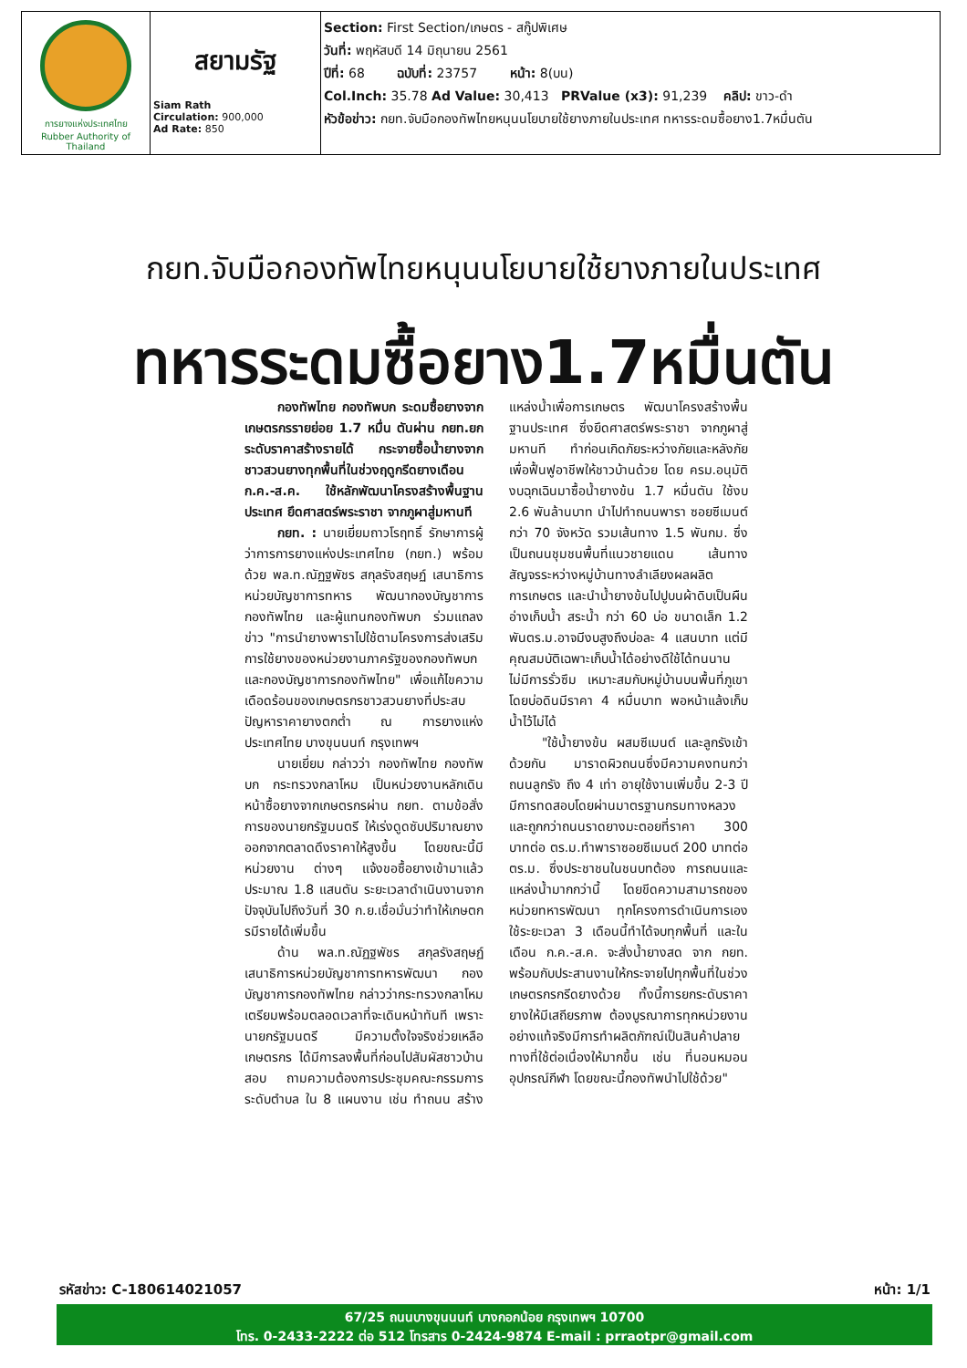| การยางแห่งประเทศไทย Rubber Authority of Thailand | สยามรัฐ Siam Rath Circulation: 900,000 Ad Rate: 850 | Section: First Section/เกษตร - สกู๊ปพิเศษ วันที่: พฤหัสบดี 14 มิถุนายน 2561 ปีที่: 68 ฉบับที่: 23757 หน้า: 8(บน) Col.Inch: 35.78 Ad Value: 30,413 PRValue (x3): 91,239 คลิป: ขาว-ดำ หัวข้อข่าว: กยท.จับมือกองทัพไทยหนุนนโยบายใช้ยางภายในประเทศ ทหารระดมซื้อยาง1.7หมื่นตัน |
กยท.จับมือกองทัพไทยหนุนนโยบายใช้ยางภายในประเทศ
ทหารระดมซื้อยาง1.7หมื่นตัน
กองทัพไทย กองทัพบก ระดมซื้อยางจากเกษตรกรรายย่อย 1.7 หมื่น ตันผ่าน กยท.ยกระดับราคาสร้างรายได้ กระจายซื้อน้ำยางจากชาวสวนยางทุกพื้นที่ในช่วงฤดูกรีดยางเดือน ก.ค.-ส.ค. ใช้หลักพัฒนาโครงสร้างพื้นฐานประเทศ ยึดศาสตร์พระราชา จากภูผาสู่มหานที
กยท. : นายเยี่ยมถาวโรฤทธิ์ รักษาการผู้ว่าการการยางแห่งประเทศไทย (กยท.) พร้อมด้วย พล.ท.ณัฏฐพัชร สกุลรังสฤษฏ์ เสนาธิการหน่วยบัญชาการทหาร พัฒนากองบัญชาการกองทัพไทย และผู้แทนกองทัพบก ร่วมแถลงข่าว "การนำยางพาราไปใช้ตามโครงการส่งเสริมการใช้ยางของหน่วยงานภาครัฐของกองทัพบก และกองบัญชาการกองทัพไทย" เพื่อแก้ไขความเดือดร้อนของเกษตรกรชาวสวนยางที่ประสบปัญหาราคายางตกต่ำ ณ การยางแห่งประเทศไทย บางขุนนนท์ กรุงเทพฯ
นายเยี่ยม กล่าวว่า กองทัพไทย กองทัพบก กระทรวงกลาโหม เป็นหน่วยงานหลักเดินหน้าซื้อยางจากเกษตรกรผ่าน กยท. ตามข้อสั่งการของนายกรัฐมนตรี ให้เร่งดูดซับปริมาณยางออกจากตลาดดึงราคาให้สูงขึ้น โดยขณะนี้มีหน่วยงาน ต่างๆ แจ้งขอซื้อยางเข้ามาแล้วประมาณ 1.8 แสนตัน ระยะเวลาดำเนินงานจากปัจจุบันไปถึงวันที่ 30 ก.ย.เชื่อมั่นว่าทำให้เกษตกรมีรายได้เพิ่มขึ้น
ด้าน พล.ท.ณัฏฐพัชร สกุลรังสฤษฏ์ เสนาธิการหน่วยบัญชาการทหารพัฒนา กองบัญชาการกองทัพไทย กล่าวว่ากระทรวงกลาโหม เตรียมพร้อมตลอดเวลาที่จะเดินหน้าทันที เพราะนายกรัฐมนตรี มีความตั้งใจจริงช่วยเหลือเกษตรกร ได้มีการลงพื้นที่ก่อนไปสัมผัสชาวบ้านสอบ ถามความต้องการประชุมคณะกรรมการระดับตำบล ใน 8 แผนงาน เช่น ทำถนน สร้างแหล่งน้ำเพื่อการเกษตร พัฒนาโครงสร้างพื้นฐานประเทศ ซึ่งยึดศาสตร์พระราชา จากภูผาสู่มหานที ทำก่อนเกิดภัยระหว่างภัยและหลังภัยเพื่อฟื้นฟูอาชีพให้ชาวบ้านด้วย โดย ครม.อนุมัติงบฉุกเฉินมาซื้อน้ำยางข้น 1.7 หมื่นตัน ใช้งบ 2.6 พันล้านบาท นำไปทำถนนพารา ซอยซีเมนต์ กว่า 70 จังหวัด รวมเส้นทาง 1.5 พันกม. ซึ่งเป็นถนนชุมชนพื้นที่แนวชายแดน เส้นทางสัญจรระหว่างหมู่บ้านทางลำเลียงผลผลิตการเกษตร และนำน้ำยางข้นไปปูบนผ้าดิบเป็นผืนอ่างเก็บน้ำ สระน้ำ กว่า 60 บ่อ ขนาดเล็ก 1.2 พันตร.ม.อาจมีงบสูงถึงบ่อละ 4 แสนบาท แต่มีคุณสมบัติเฉพาะเก็บน้ำได้อย่างดีใช้ได้ทนนานไม่มีการรั่วซึม เหมาะสมกับหมู่บ้านบนพื้นที่ภูเขา โดยบ่อดินมีราคา 4 หมื่นบาท พอหน้าแล้งเก็บน้ำไว้ไม่ได้
"ใช้น้ำยางข้น ผสมซีเมนต์ และลูกรังเข้าด้วยกัน มาราดผิวถนนซึ่งมีความคงทนกว่าถนนลูกรัง ถึง 4 เท่า อายุใช้งานเพิ่มขึ้น 2-3 ปี มีการทดสอบโดยผ่านมาตรฐานกรมทางหลวง และถูกกว่าถนนราดยางมะตอยที่ราคา 300 บาทต่อ ตร.ม.ทำพาราซอยซีเมนต์ 200 บาทต่อ ตร.ม. ซึ่งประชาชนในชนบทต้อง การถนนและแหล่งน้ำมากกว่านี้ โดยขีดความสามารถของหน่วยทหารพัฒนา ทุกโครงการดำเนินการเอง ใช้ระยะเวลา 3 เดือนนี้ทำได้จบทุกพื้นที่ และในเดือน ก.ค.-ส.ค. จะสั่งน้ำยางสด จาก กยท. พร้อมกับประสานงานให้กระจายไปทุกพื้นที่ในช่วงเกษตรกรกรีดยางด้วย ทั้งนี้การยกระดับราคายางให้มีเสถียรภาพ ต้องบูรณาการทุกหน่วยงานอย่างแท้จริงมีการทำผลิตภัฑณ์เป็นสินค้าปลายทางที่ใช้ต่อเนื่องให้มากขึ้น เช่น ที่นอนหมอน อุปกรณ์กีฬา โดยขณะนี้กองทัพนำไปใช้ด้วย"
รหัสข่าว: C-180614021057 หน้า: 1/1
67/25 ถนนบางขุนนนท์ บางกอกน้อย กรุงเทพฯ 10700
โทร. 0-2433-2222 ต่อ 512 โทรสาร 0-2424-9874 E-mail : prraotpr@gmail.com